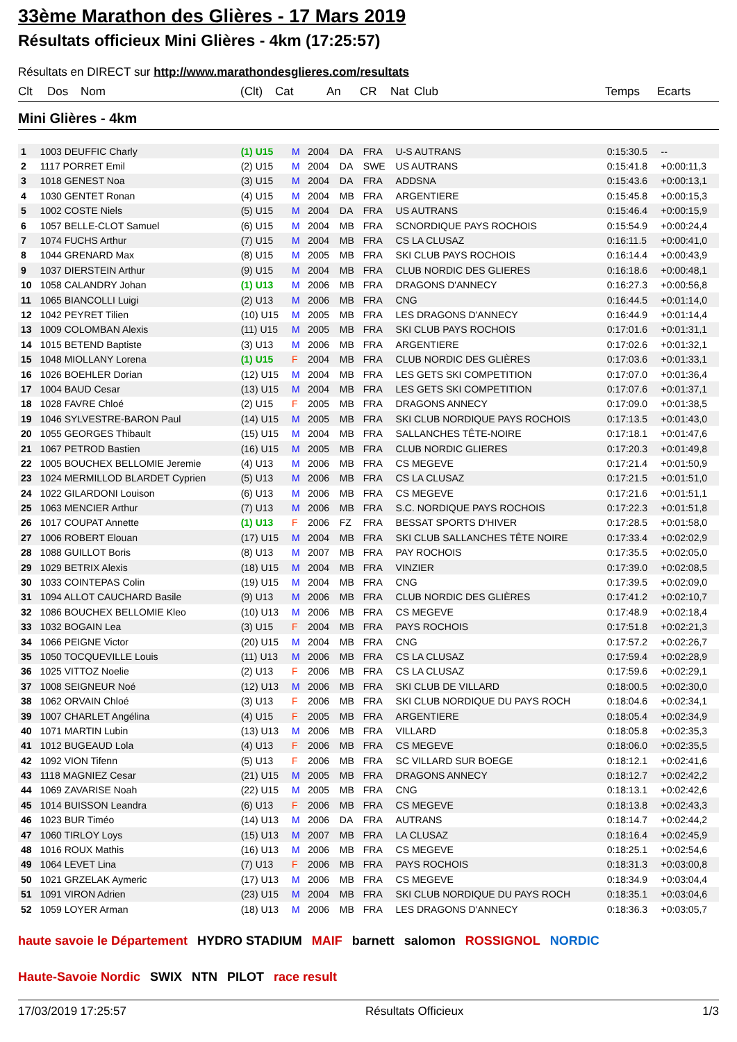33ème Marathon des Glières - 17 Mars 2019
Résultats officieux Mini Glières - 4km (17:25:57)
Résultats en DIRECT sur http://www.marathondesglieres.com/resultats
Clt Dos Nom (Clt) Cat An CR Nat Club Temps Ecarts
Mini Glières - 4km
| 1 | 1003 DEUFFIC Charly | (1) U15 | M | 2004 | DA | FRA | U-S AUTRANS | 0:15:30.5 | -- |
| 2 | 1117 PORRET Emil | (2) U15 | M | 2004 | DA | SWE | US AUTRANS | 0:15:41.8 | +0:00:11,3 |
| 3 | 1018 GENEST Noa | (3) U15 | M | 2004 | DA | FRA | ADDSNA | 0:15:43.6 | +0:00:13,1 |
| 4 | 1030 GENTET Ronan | (4) U15 | M | 2004 | MB | FRA | ARGENTIERE | 0:15:45.8 | +0:00:15,3 |
| 5 | 1002 COSTE Niels | (5) U15 | M | 2004 | DA | FRA | US AUTRANS | 0:15:46.4 | +0:00:15,9 |
| 6 | 1057 BELLE-CLOT Samuel | (6) U15 | M | 2004 | MB | FRA | SCNORDIQUE PAYS ROCHOIS | 0:15:54.9 | +0:00:24,4 |
| 7 | 1074 FUCHS Arthur | (7) U15 | M | 2004 | MB | FRA | CS LA CLUSAZ | 0:16:11.5 | +0:00:41,0 |
| 8 | 1044 GRENARD Max | (8) U15 | M | 2005 | MB | FRA | SKI CLUB PAYS ROCHOIS | 0:16:14.4 | +0:00:43,9 |
| 9 | 1037 DIERSTEIN Arthur | (9) U15 | M | 2004 | MB | FRA | CLUB NORDIC DES GLIERES | 0:16:18.6 | +0:00:48,1 |
| 10 | 1058 CALANDRY Johan | (1) U13 | M | 2006 | MB | FRA | DRAGONS D'ANNECY | 0:16:27.3 | +0:00:56,8 |
| 11 | 1065 BIANCOLLI Luigi | (2) U13 | M | 2006 | MB | FRA | CNG | 0:16:44.5 | +0:01:14,0 |
| 12 | 1042 PEYRET Tilien | (10) U15 | M | 2005 | MB | FRA | LES DRAGONS D'ANNECY | 0:16:44.9 | +0:01:14,4 |
| 13 | 1009 COLOMBAN Alexis | (11) U15 | M | 2005 | MB | FRA | SKI CLUB PAYS ROCHOIS | 0:17:01.6 | +0:01:31,1 |
| 14 | 1015 BETEND Baptiste | (3) U13 | M | 2006 | MB | FRA | ARGENTIERE | 0:17:02.6 | +0:01:32,1 |
| 15 | 1048 MIOLLANY Lorena | (1) U15 | F | 2004 | MB | FRA | CLUB NORDIC DES GLIÈRES | 0:17:03.6 | +0:01:33,1 |
| 16 | 1026 BOEHLER Dorian | (12) U15 | M | 2004 | MB | FRA | LES GETS SKI COMPETITION | 0:17:07.0 | +0:01:36,4 |
| 17 | 1004 BAUD Cesar | (13) U15 | M | 2004 | MB | FRA | LES GETS SKI COMPETITION | 0:17:07.6 | +0:01:37,1 |
| 18 | 1028 FAVRE Chloé | (2) U15 | F | 2005 | MB | FRA | DRAGONS ANNECY | 0:17:09.0 | +0:01:38,5 |
| 19 | 1046 SYLVESTRE-BARON Paul | (14) U15 | M | 2005 | MB | FRA | SKI CLUB NORDIQUE PAYS ROCHOIS | 0:17:13.5 | +0:01:43,0 |
| 20 | 1055 GEORGES Thibault | (15) U15 | M | 2004 | MB | FRA | SALLANCHES TÊTE-NOIRE | 0:17:18.1 | +0:01:47,6 |
| 21 | 1067 PETROD Bastien | (16) U15 | M | 2005 | MB | FRA | CLUB NORDIC GLIERES | 0:17:20.3 | +0:01:49,8 |
| 22 | 1005 BOUCHEX BELLOMIE Jeremie | (4) U13 | M | 2006 | MB | FRA | CS MEGEVE | 0:17:21.4 | +0:01:50,9 |
| 23 | 1024 MERMILLOD BLARDET Cyprien | (5) U13 | M | 2006 | MB | FRA | CS LA CLUSAZ | 0:17:21.5 | +0:01:51,0 |
| 24 | 1022 GILARDONI Louison | (6) U13 | M | 2006 | MB | FRA | CS MEGEVE | 0:17:21.6 | +0:01:51,1 |
| 25 | 1063 MENCIER Arthur | (7) U13 | M | 2006 | MB | FRA | S.C. NORDIQUE PAYS ROCHOIS | 0:17:22.3 | +0:01:51,8 |
| 26 | 1017 COUPAT Annette | (1) U13 | F | 2006 | FZ | FRA | BESSAT SPORTS D'HIVER | 0:17:28.5 | +0:01:58,0 |
| 27 | 1006 ROBERT Elouan | (17) U15 | M | 2004 | MB | FRA | SKI CLUB SALLANCHES TÊTE NOIRE | 0:17:33.4 | +0:02:02,9 |
| 28 | 1088 GUILLOT Boris | (8) U13 | M | 2007 | MB | FRA | PAY ROCHOIS | 0:17:35.5 | +0:02:05,0 |
| 29 | 1029 BETRIX Alexis | (18) U15 | M | 2004 | MB | FRA | VINZIER | 0:17:39.0 | +0:02:08,5 |
| 30 | 1033 COINTEPAS Colin | (19) U15 | M | 2004 | MB | FRA | CNG | 0:17:39.5 | +0:02:09,0 |
| 31 | 1094 ALLOT CAUCHARD Basile | (9) U13 | M | 2006 | MB | FRA | CLUB NORDIC DES GLIÈRES | 0:17:41.2 | +0:02:10,7 |
| 32 | 1086 BOUCHEX BELLOMIE Kleo | (10) U13 | M | 2006 | MB | FRA | CS MEGEVE | 0:17:48.9 | +0:02:18,4 |
| 33 | 1032 BOGAIN Lea | (3) U15 | F | 2004 | MB | FRA | PAYS ROCHOIS | 0:17:51.8 | +0:02:21,3 |
| 34 | 1066 PEIGNE Victor | (20) U15 | M | 2004 | MB | FRA | CNG | 0:17:57.2 | +0:02:26,7 |
| 35 | 1050 TOCQUEVILLE Louis | (11) U13 | M | 2006 | MB | FRA | CS LA CLUSAZ | 0:17:59.4 | +0:02:28,9 |
| 36 | 1025 VITTOZ Noelie | (2) U13 | F | 2006 | MB | FRA | CS LA CLUSAZ | 0:17:59.6 | +0:02:29,1 |
| 37 | 1008 SEIGNEUR Noé | (12) U13 | M | 2006 | MB | FRA | SKI CLUB DE VILLARD | 0:18:00.5 | +0:02:30,0 |
| 38 | 1062 ORVAIN Chloé | (3) U13 | F | 2006 | MB | FRA | SKI CLUB NORDIQUE DU PAYS ROCH | 0:18:04.6 | +0:02:34,1 |
| 39 | 1007 CHARLET Angélina | (4) U15 | F | 2005 | MB | FRA | ARGENTIERE | 0:18:05.4 | +0:02:34,9 |
| 40 | 1071 MARTIN Lubin | (13) U13 | M | 2006 | MB | FRA | VILLARD | 0:18:05.8 | +0:02:35,3 |
| 41 | 1012 BUGEAUD Lola | (4) U13 | F | 2006 | MB | FRA | CS MEGEVE | 0:18:06.0 | +0:02:35,5 |
| 42 | 1092 VION Tifenn | (5) U13 | F | 2006 | MB | FRA | SC VILLARD SUR BOEGE | 0:18:12.1 | +0:02:41,6 |
| 43 | 1118 MAGNIEZ Cesar | (21) U15 | M | 2005 | MB | FRA | DRAGONS ANNECY | 0:18:12.7 | +0:02:42,2 |
| 44 | 1069 ZAVARISE Noah | (22) U15 | M | 2005 | MB | FRA | CNG | 0:18:13.1 | +0:02:42,6 |
| 45 | 1014 BUISSON Leandra | (6) U13 | F | 2006 | MB | FRA | CS MEGEVE | 0:18:13.8 | +0:02:43,3 |
| 46 | 1023 BUR Timéo | (14) U13 | M | 2006 | DA | FRA | AUTRANS | 0:18:14.7 | +0:02:44,2 |
| 47 | 1060 TIRLOY Loys | (15) U13 | M | 2007 | MB | FRA | LA CLUSAZ | 0:18:16.4 | +0:02:45,9 |
| 48 | 1016 ROUX Mathis | (16) U13 | M | 2006 | MB | FRA | CS MEGEVE | 0:18:25.1 | +0:02:54,6 |
| 49 | 1064 LEVET Lina | (7) U13 | F | 2006 | MB | FRA | PAYS ROCHOIS | 0:18:31.3 | +0:03:00,8 |
| 50 | 1021 GRZELAK Aymeric | (17) U13 | M | 2006 | MB | FRA | CS MEGEVE | 0:18:34.9 | +0:03:04,4 |
| 51 | 1091 VIRON Adrien | (23) U15 | M | 2004 | MB | FRA | SKI CLUB NORDIQUE DU PAYS ROCH | 0:18:35.1 | +0:03:04,6 |
| 52 | 1059 LOYER Arman | (18) U13 | M | 2006 | MB | FRA | LES DRAGONS D'ANNECY | 0:18:36.3 | +0:03:05,7 |
haute savoie le Département HYDRO STADIUM MAIF barnett salomon ROSSIGNOL NORDIC Haute-Savoie Nordic SWIX NTN PILOT race result
17/03/2019 17:25:57 Résultats Officieux 1/3